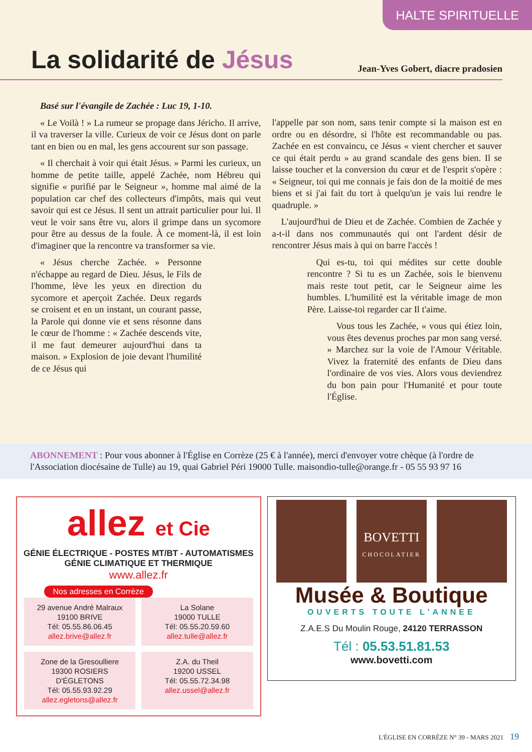HALTE SPIRITUELLE
La solidarité de Jésus
Jean-Yves Gobert, diacre pradosien
Basé sur l'évangile de Zachée : Luc 19, 1-10.
« Le Voilà ! » La rumeur se propage dans Jéricho. Il arrive, il va traverser la ville. Curieux de voir ce Jésus dont on parle tant en bien ou en mal, les gens accourent sur son passage.
« Il cherchait à voir qui était Jésus. » Parmi les curieux, un homme de petite taille, appelé Zachée, nom Hébreu qui signifie « purifié par le Seigneur », homme mal aimé de la population car chef des collecteurs d'impôts, mais qui veut savoir qui est ce Jésus. Il sent un attrait particulier pour lui. Il veut le voir sans être vu, alors il grimpe dans un sycomore pour être au dessus de la foule. À ce moment-là, il est loin d'imaginer que la rencontre va transformer sa vie.
« Jésus cherche Zachée. » Personne n'échappe au regard de Dieu. Jésus, le Fils de l'homme, lève les yeux en direction du sycomore et aperçoit Zachée. Deux regards se croisent et en un instant, un courant passe, la Parole qui donne vie et sens résonne dans le cœur de l'homme : « Zachée descends vite, il me faut demeurer aujourd'hui dans ta maison. » Explosion de joie devant l'humilité de ce Jésus qui
l'appelle par son nom, sans tenir compte si la maison est en ordre ou en désordre, si l'hôte est recommandable ou pas. Zachée en est convaincu, ce Jésus « vient chercher et sauver ce qui était perdu » au grand scandale des gens bien. Il se laisse toucher et la conversion du cœur et de l'esprit s'opère : « Seigneur, toi qui me connais je fais don de la moitié de mes biens et si j'ai fait du tort à quelqu'un je vais lui rendre le quadruple. »
L'aujourd'hui de Dieu et de Zachée. Combien de Zachée y a-t-il dans nos communautés qui ont l'ardent désir de rencontrer Jésus mais à qui on barre l'accès !
Qui es-tu, toi qui médites sur cette double rencontre ? Si tu es un Zachée, sois le bienvenu mais reste tout petit, car le Seigneur aime les humbles. L'humilité est la véritable image de mon Père. Laisse-toi regarder car Il t'aime.
Vous tous les Zachée, « vous qui étiez loin, vous êtes devenus proches par mon sang versé. » Marchez sur la voie de l'Amour Véritable. Vivez la fraternité des enfants de Dieu dans l'ordinaire de vos vies. Alors vous deviendrez du bon pain pour l'Humanité et pour toute l'Église.
ABONNEMENT : Pour vous abonner à l'Église en Corrèze (25 € à l'année), merci d'envoyer votre chèque (à l'ordre de l'Association diocésaine de Tulle) au 19, quai Gabriel Péri 19000 Tulle. maisondio-tulle@orange.fr - 05 55 93 97 16
allez et Cie
GÉNIE ÉLECTRIQUE - POSTES MT/BT - AUTOMATISMES
GÉNIE CLIMATIQUE ET THERMIQUE
www.allez.fr
Nos adresses en Corrèze
29 avenue André Malraux
19100 BRIVE
Tél: 05.55.86.06.45
allez.brive@allez.fr
La Solane
19000 TULLE
Tél: 05.55.20.59.60
allez.tulle@allez.fr
Zone de la Gresoulliere
19300 ROSIERS D'ÉGLETONS
Tél: 05.55.93.92.29
allez.egletons@allez.fr
Z.A. du Theil
19200 USSEL
Tél: 05.55.72.34.98
allez.ussel@allez.fr
BOVETTI
CHOCOLATIER
Musée & Boutique
OUVERTS TOUTE L'ANNEE
Z.A.E.S Du Moulin Rouge, 24120 TERRASSON
Tél : 05.53.51.81.53
www.bovetti.com
L'ÉGLISE EN CORRÈZE N° 39 - MARS 2021 19